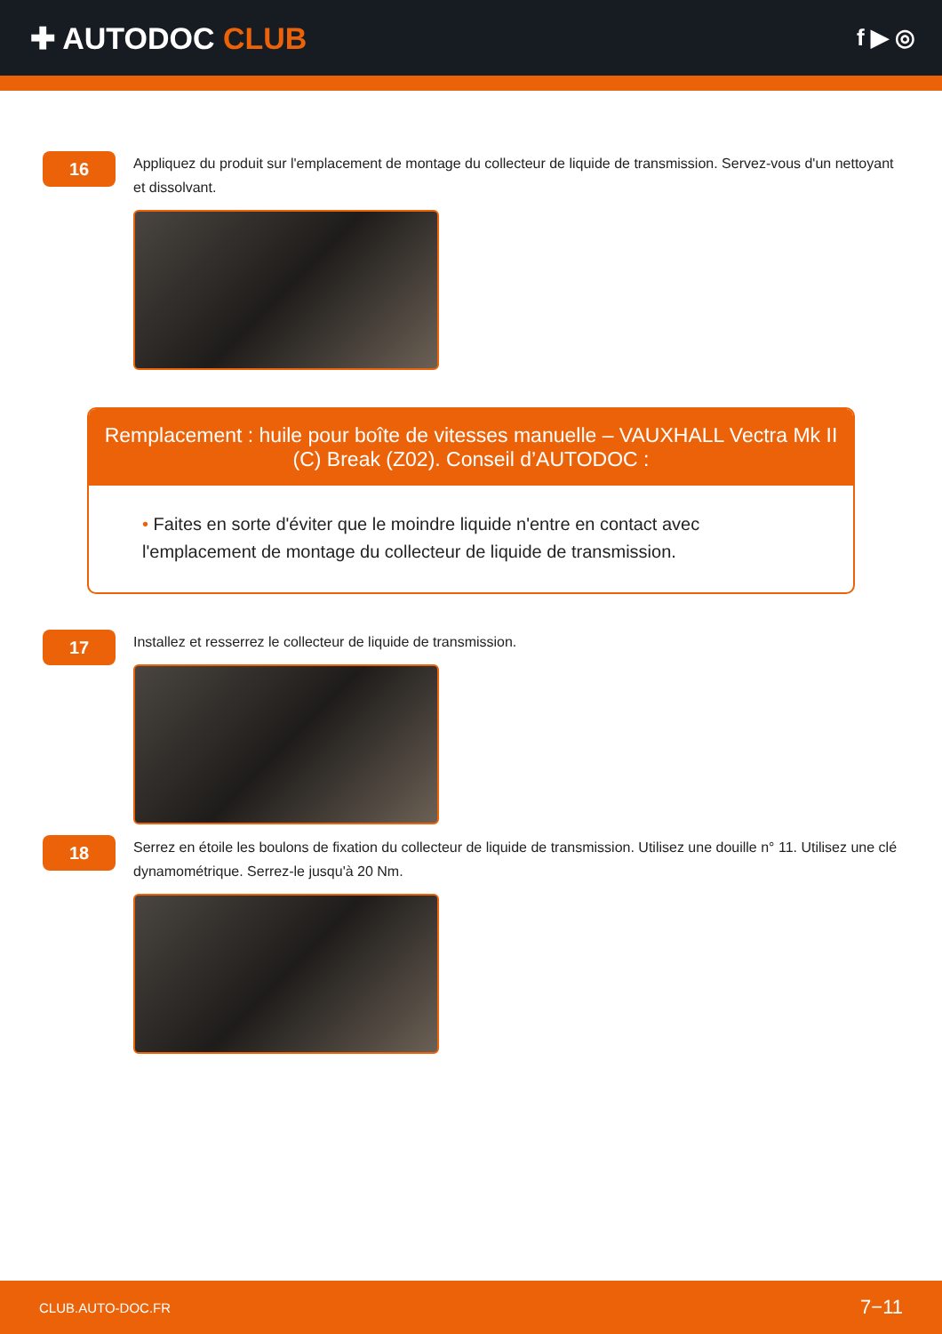✚ AUTODOC CLUB
f ▶ ◎
16
Appliquez du produit sur l'emplacement de montage du collecteur de liquide de transmission. Servez-vous d'un nettoyant et dissolvant.
Remplacement : huile pour boîte de vitesses manuelle – VAUXHALL Vectra Mk II (C) Break (Z02). Conseil d’AUTODOC :
• Faites en sorte d'éviter que le moindre liquide n'entre en contact avec l'emplacement de montage du collecteur de liquide de transmission.
17
Installez et resserrez le collecteur de liquide de transmission.
18
Serrez en étoile les boulons de fixation du collecteur de liquide de transmission. Utilisez une douille n° 11. Utilisez une clé dynamométrique. Serrez-le jusqu'à 20 Nm.
CLUB.AUTO-DOC.FR 7−11